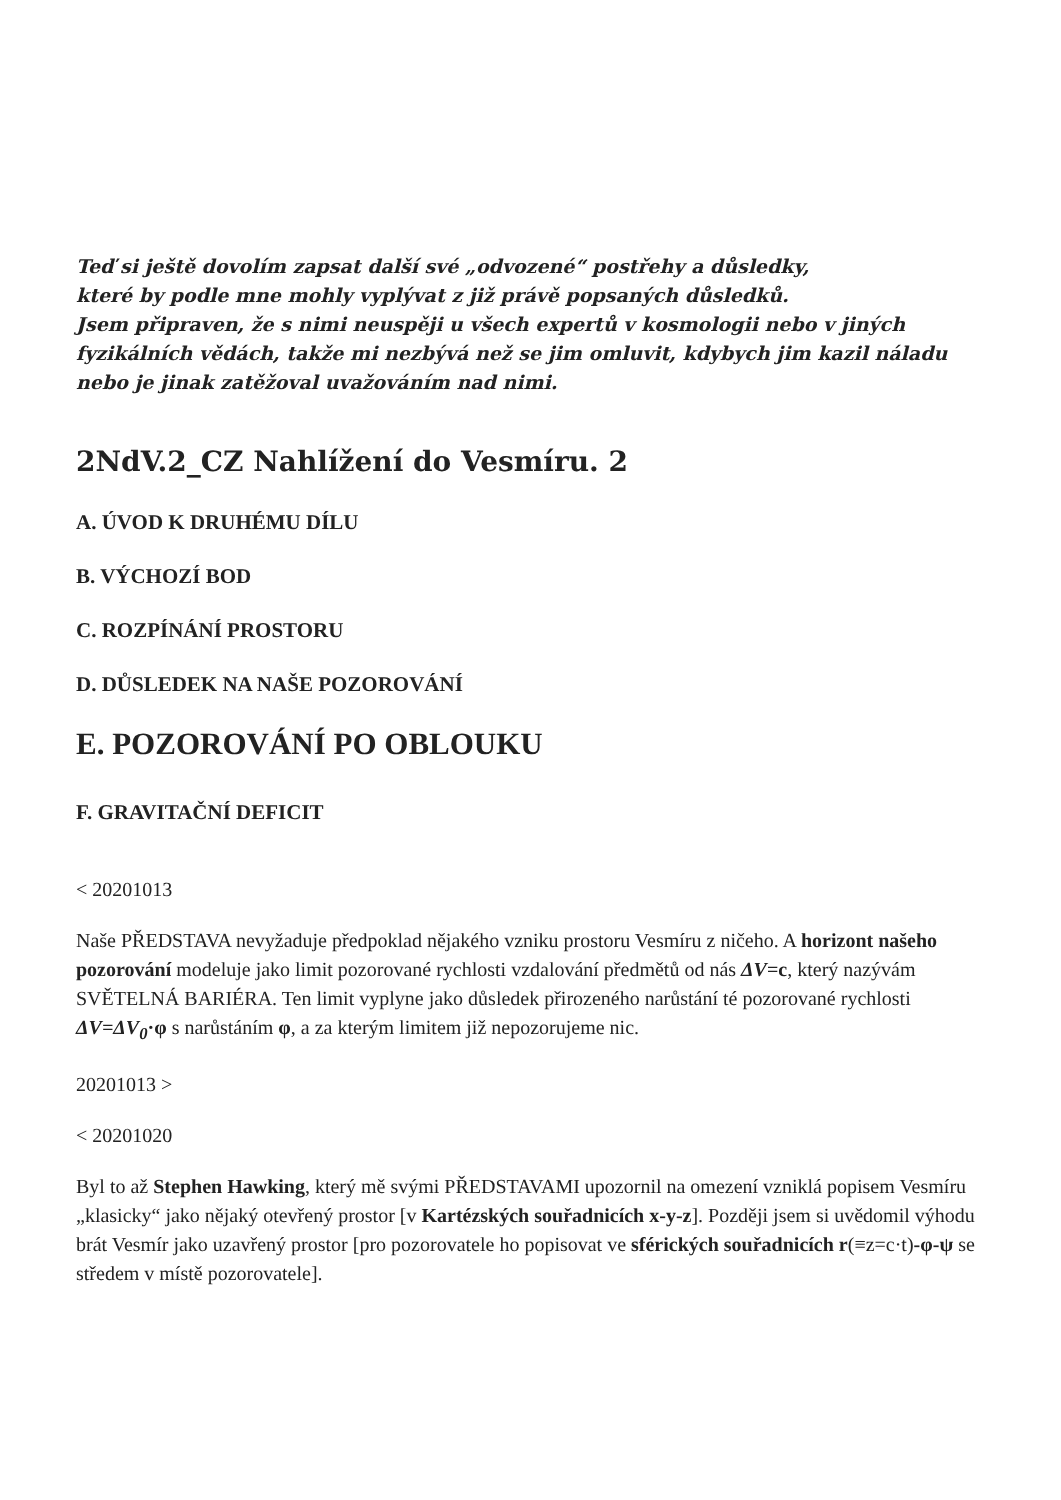Teď si ještě dovolím zapsat další své „odvozené“ postřehy a důsledky,
které by podle mne mohly vyplývat z již právě popsaných důsledků.
Jsem připraven, že s nimi neuspěji u všech expertů v kosmologii nebo v jiných fyzikálních vědách, takže mi nezbývá než se jim omluvit, kdybych jim kazil náladu nebo je jinak zatěžoval uvažováním nad nimi.
2NdV.2_CZ Nahlížení do Vesmíru. 2
A. ÚVOD K DRUHÉMU DÍLU
B. VÝCHOZÍ BOD
C. ROZPÍNÁNÍ PROSTORU
D. DŮSLEDEK NA NAŠE POZOROVÁNÍ
E. POZOROVÁNÍ PO OBLOUKU
F. GRAVITAČNÍ DEFICIT
< 20201013
Naše PŘEDSTAVA nevyžaduje předpoklad nějakého vzniku prostoru Vesmíru z ničeho. A horizont našeho pozorování modeluje jako limit pozorované rychlosti vzdalování předmětů od nás ΔV=c, který nazývám SVĚTELNÁ BARIÉRA. Ten limit vyplyne jako důsledek přirozeného narůstání té pozorované rychlosti ΔV=ΔV<sub>0</sub>·φ s narůstáním φ, a za kterým limitem již nepozorujeme nic.
20201013 >
< 20201020
Byl to až Stephen Hawking, který mě svými PŘEDSTAVAMI upozornil na omezení vzniklá popisem Vesmíru „klasicky“ jako nějaký otevřený prostor [v Kartézských souřadnicích x-y-z]. Později jsem si uvědomil výhodu brát Vesmír jako uzavřený prostor [pro pozorovatele ho popisovat ve sférických souřadnicích r(≡z=c·t)-φ-ψ se středem v místě pozorovatele].